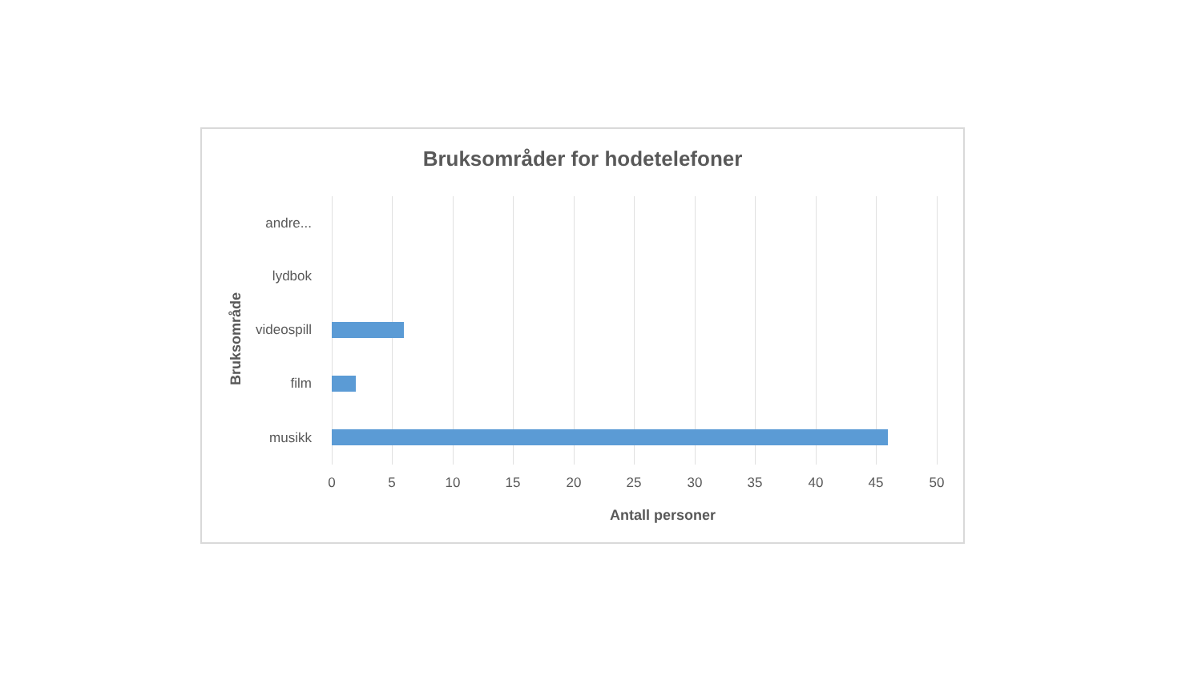Bruksområder for hodetelefoner
Bruksområde
andre...
lydbok
videospill
film
musikk
0 5 10 15 20 25 30 35 40 45 50
Antall personer